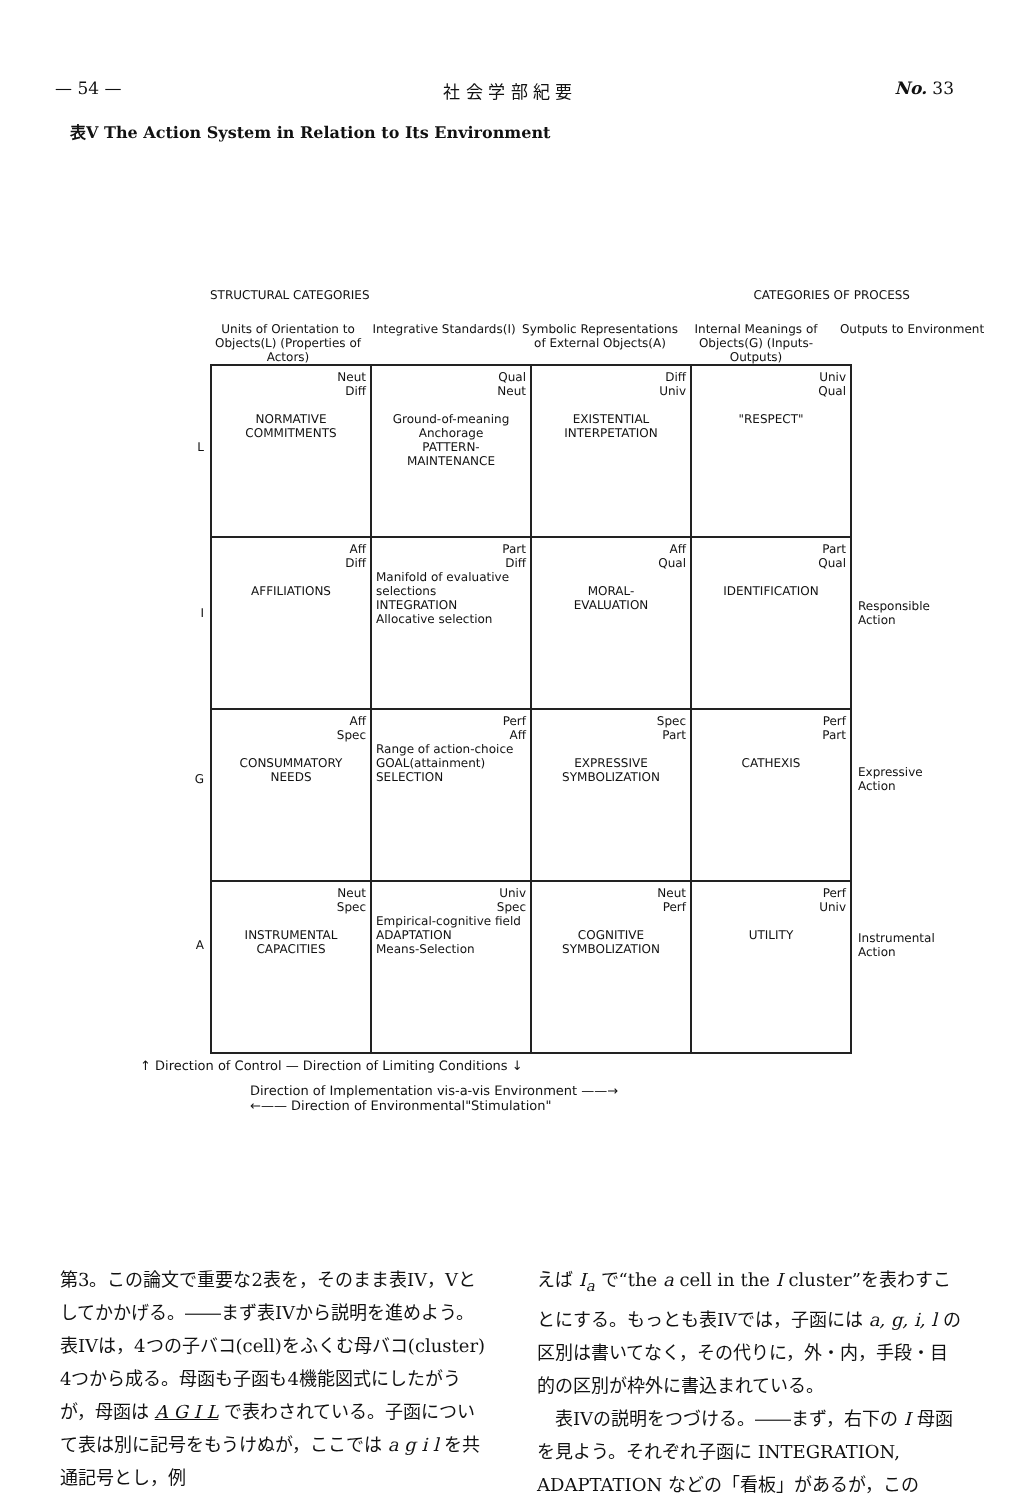— 54 — 社 会 学 部 紀 要 No. 33
表V The Action System in Relation to Its Environment
STRUCTURAL CATEGORIES CATEGORIES OF PROCESS
Units of Orientation to Objects(L) (Properties of Actors)
Integrative Standards(I) Symbolic Representations of External Objects(A)
Internal Meanings of Objects(G) (Inputs-Outputs)
Outputs to Environment
L
I
G
A
| Neut Diff NORMATIVE COMMITMENTS | Qual Neut Ground-of-meaning Anchorage PATTERN- MAINTENANCE | Diff Univ EXISTENTIAL INTERPETATION | Univ Qual "RESPECT" |
| Aff Diff AFFILIATIONS | Part Diff Manifold of evaluative selections INTEGRATION Allocative selection | Aff Qual MORAL- EVALUATION | Part Qual IDENTIFICATION |
| Aff Spec CONSUMMATORY NEEDS | Perf Aff Range of action-choice GOAL(attainment) SELECTION | Spec Part EXPRESSIVE SYMBOLIZATION | Perf Part CATHEXIS |
| Neut Spec INSTRUMENTAL CAPACITIES | Univ Spec Empirical-cognitive field ADAPTATION Means-Selection | Neut Perf COGNITIVE SYMBOLIZATION | Perf Univ UTILITY |
Responsible Action
Expressive Action
Instrumental Action
↑ Direction of Control — Direction of Limiting Conditions ↓
Direction of Implementation vis-a-vis Environment ——→
←—— Direction of Environmental"Stimulation"
第3。この論文で重要な2表を，そのまま表IV，Vとしてかかげる。――まず表IVから説明を進めよう。表IVは，4つの子バコ(cell)をふくむ母バコ(cluster) 4つから成る。母函も子函も4機能図式にしたがうが，母函は A G I L で表わされている。子函について表は別に記号をもうけぬが，ここでは a g i l を共通記号とし，例
えば I<sub>a</sub> で“the a cell in the I cluster”を表わすことにする。もっとも表IVでは，子函には a, g, i, l の区別は書いてなく，その代りに，外・内，手段・目的の区別が枠外に書込まれている。
　表IVの説明をつづける。――まず，右下の I 母函を見よう。それぞれ子函に INTEGRATION, ADAPTATION などの「看板」があるが，この